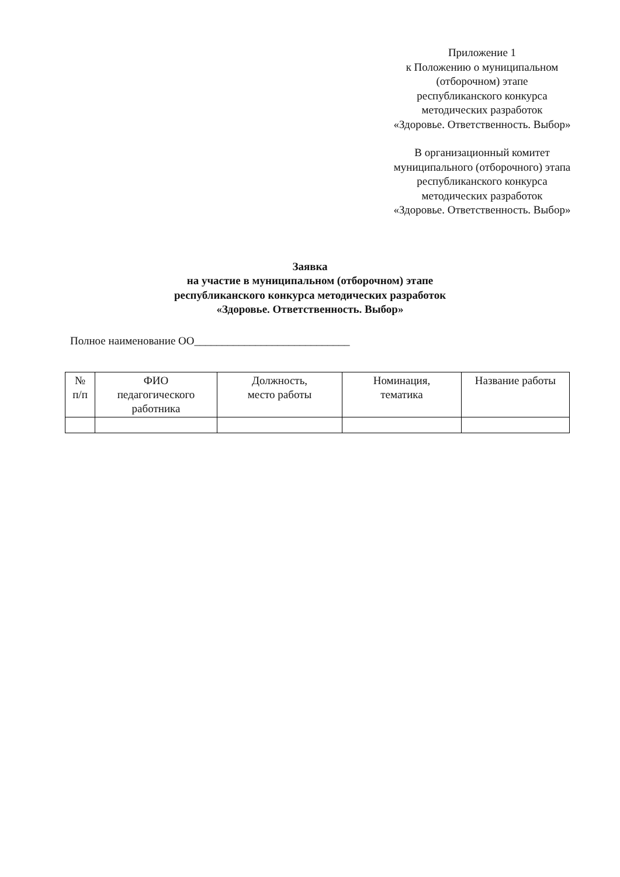Приложение 1
к Положению о муниципальном
(отборочном) этапе
республиканского конкурса
методических разработок
«Здоровье. Ответственность. Выбор»
В организационный комитет
муниципального (отборочного) этапа
республиканского конкурса
методических разработок
«Здоровье. Ответственность. Выбор»
Заявка
на участие в муниципальном (отборочном) этапе
республиканского конкурса методических разработок
«Здоровье. Ответственность. Выбор»
Полное наименование ОО____________________________
| № п/п | ФИО педагогического работника | Должность, место работы | Номинация, тематика | Название работы |
| --- | --- | --- | --- | --- |